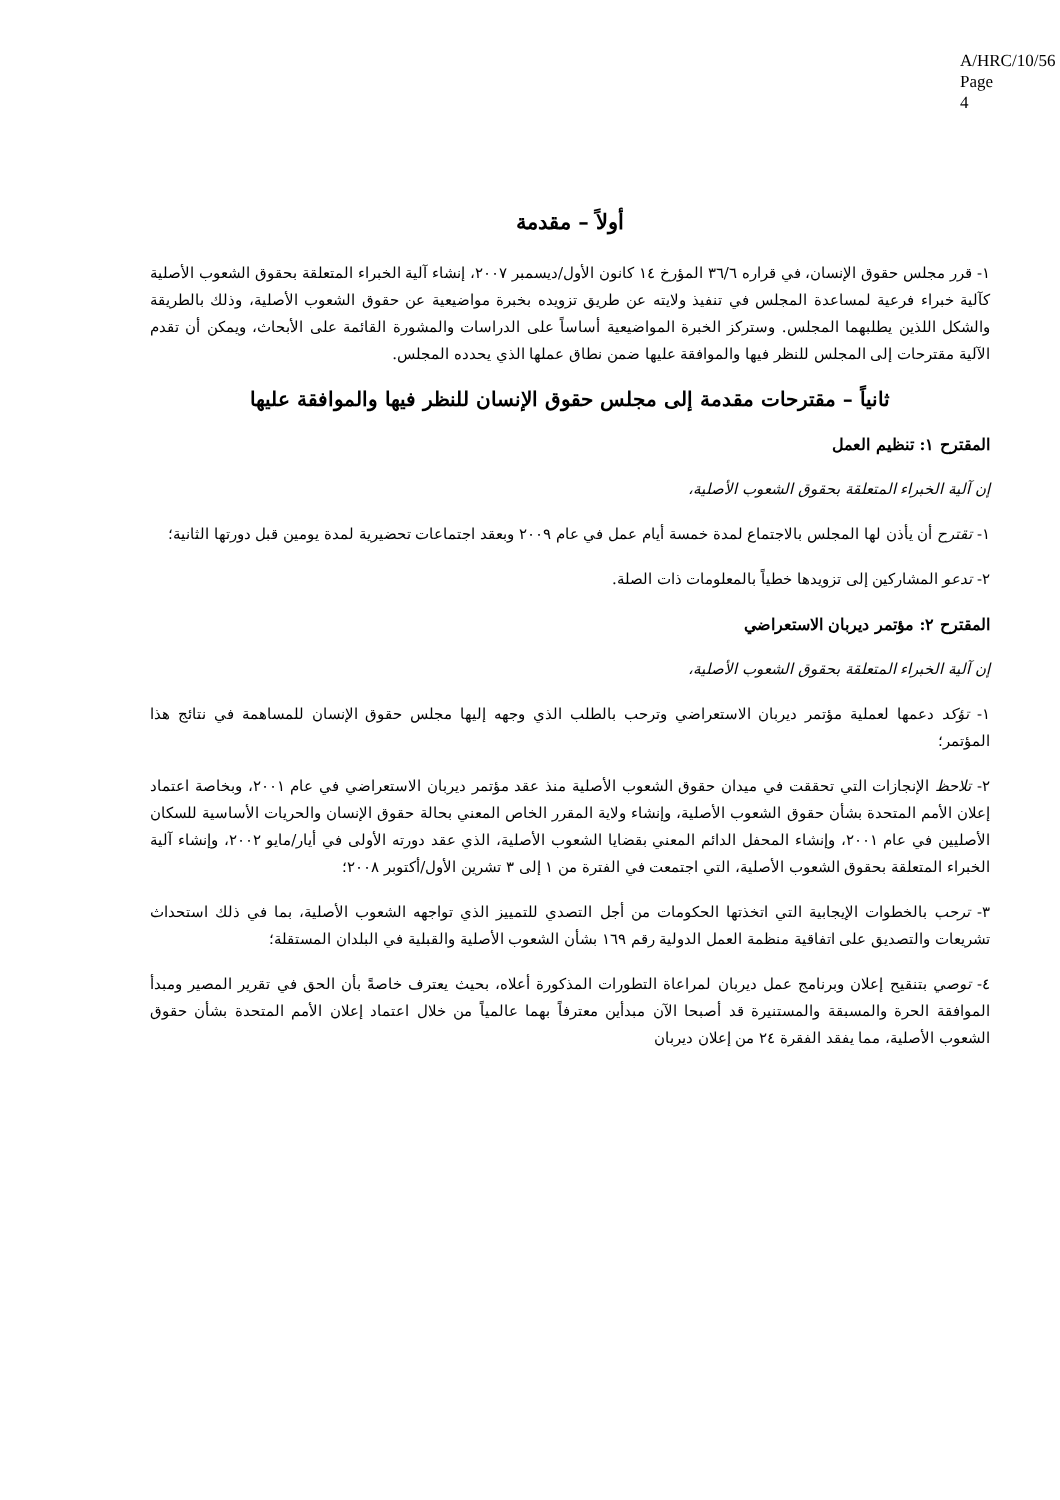A/HRC/10/56
Page 4
أولاً – مقدمة
١- قرر مجلس حقوق الإنسان، في قراره ٣٦/٦ المؤرخ ١٤ كانون الأول/ديسمبر ٢٠٠٧، إنشاء آلية الخبراء المتعلقة بحقوق الشعوب الأصلية كآلية خبراء فرعية لمساعدة المجلس في تنفيذ ولايته عن طريق تزويده بخبرة مواضيعية عن حقوق الشعوب الأصلية، وذلك بالطريقة والشكل اللذين يطلبهما المجلس. وستركز الخبرة المواضيعية أساساً على الدراسات والمشورة القائمة على الأبحاث، ويمكن أن تقدم الآلية مقترحات إلى المجلس للنظر فيها والموافقة عليها ضمن نطاق عملها الذي يحدده المجلس.
ثانياً – مقترحات مقدمة إلى مجلس حقوق الإنسان للنظر فيها والموافقة عليها
المقترح ١: تنظيم العمل
إن آلية الخبراء المتعلقة بحقوق الشعوب الأصلية،
١- تقترح أن يأذن لها المجلس بالاجتماع لمدة خمسة أيام عمل في عام ٢٠٠٩ وبعقد اجتماعات تحضيرية لمدة يومين قبل دورتها الثانية؛
٢- تدعو المشاركين إلى تزويدها خطياً بالمعلومات ذات الصلة.
المقترح ٢: مؤتمر ديربان الاستعراضي
إن آلية الخبراء المتعلقة بحقوق الشعوب الأصلية،
١- تؤكد دعمها لعملية مؤتمر ديربان الاستعراضي وترحب بالطلب الذي وجهه إليها مجلس حقوق الإنسان للمساهمة في نتائج هذا المؤتمر؛
٢- تلاحظ الإنجازات التي تحققت في ميدان حقوق الشعوب الأصلية منذ عقد مؤتمر ديربان الاستعراضي في عام ٢٠٠١، وبخاصة اعتماد إعلان الأمم المتحدة بشأن حقوق الشعوب الأصلية، وإنشاء ولاية المقرر الخاص المعني بحالة حقوق الإنسان والحريات الأساسية للسكان الأصليين في عام ٢٠٠١، وإنشاء المحفل الدائم المعني بقضايا الشعوب الأصلية، الذي عقد دورته الأولى في أيار/مايو ٢٠٠٢، وإنشاء آلية الخبراء المتعلقة بحقوق الشعوب الأصلية، التي اجتمعت في الفترة من ١ إلى ٣ تشرين الأول/أكتوبر ٢٠٠٨؛
٣- ترحب بالخطوات الإيجابية التي اتخذتها الحكومات من أجل التصدي للتمييز الذي تواجهه الشعوب الأصلية، بما في ذلك استحداث تشريعات والتصديق على اتفاقية منظمة العمل الدولية رقم ١٦٩ بشأن الشعوب الأصلية والقبلية في البلدان المستقلة؛
٤- توصي بتنقيح إعلان وبرنامج عمل ديربان لمراعاة التطورات المذكورة أعلاه، بحيث يعترف خاصةً بأن الحق في تقرير المصير ومبدأ الموافقة الحرة والمسبقة والمستنيرة قد أصبحا الآن مبدأين معترفاً بهما عالمياً من خلال اعتماد إعلان الأمم المتحدة بشأن حقوق الشعوب الأصلية، مما يفقد الفقرة ٢٤ من إعلان ديربان